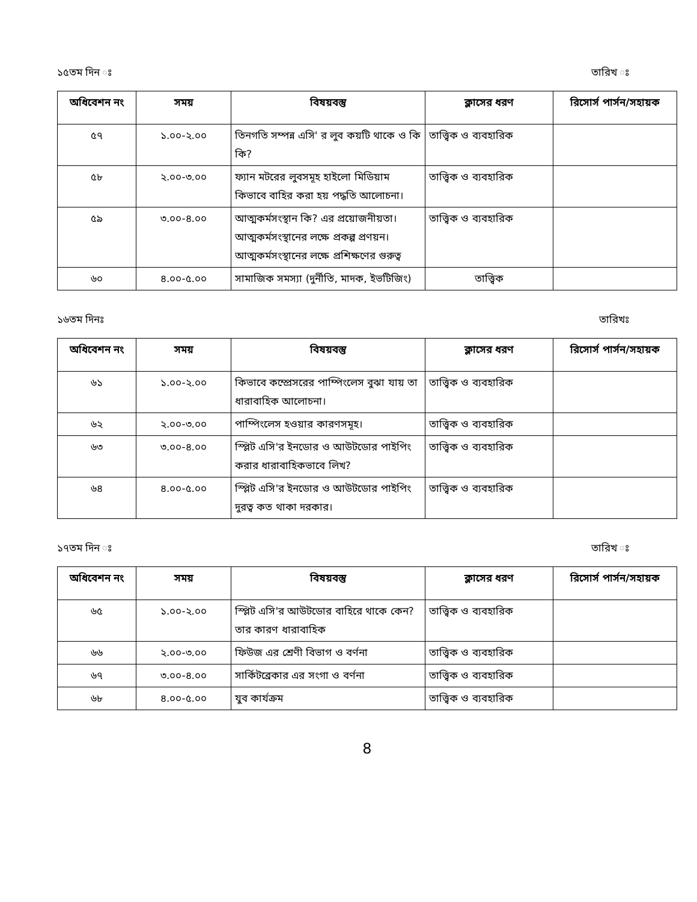১৫তম দিন ঃ তারিখ ঃ
| অধিবেশন নং | সময় | বিষয়বস্তু | ক্লাসের ধরণ | রিসোর্স পার্সন/সহায়ক |
| --- | --- | --- | --- | --- |
| ৫৭ | ১.০০-২.০০ | তিনগতি সম্পন্ন এসি' র লুব কয়টি থাকে ও কি কি? | তাত্ত্বিক ও ব্যবহারিক | |
| ৫৮ | ২.০০-৩.০০ | ফ্যান মটরের লুবসমূহ হাইলো মিডিয়াম কিভাবে বাহির করা হয় পদ্ধতি আলোচনা। | তাত্ত্বিক ও ব্যবহারিক | |
| ৫৯ | ৩.০০-৪.০০ | আত্মকর্মসংস্থান কি? এর প্রয়োজনীয়তা। আত্মকর্মসংস্থানের লক্ষে প্রকল্প প্রণয়ন। আত্মকর্মসংস্থানের লক্ষে প্রশিক্ষণের গুরুত্ব | তাত্ত্বিক ও ব্যবহারিক | |
| ৬০ | ৪.০০-৫.০০ | সামাজিক সমস্যা (দুর্নীতি, মাদক, ইভটিজিং) | তাত্ত্বিক | |
১৬তম দিনঃ তারিখঃ
| অধিবেশন নং | সময় | বিষয়বস্তু | ক্লাসের ধরণ | রিসোর্স পার্সন/সহায়ক |
| --- | --- | --- | --- | --- |
| ৬১ | ১.০০-২.০০ | কিভাবে কম্প্রেসরের পাম্পিংলেস বুঝা যায় তা ধারাবাহিক আলোচনা। | তাত্ত্বিক ও ব্যবহারিক | |
| ৬২ | ২.০০-৩.০০ | পাম্পিংলেস হওয়ার কারণসমূহ। | তাত্ত্বিক ও ব্যবহারিক | |
| ৬৩ | ৩.০০-৪.০০ | স্প্লিট এসি'র ইনডোর ও আউটডোর পাইপিং করার ধারাবাহিকভাবে লিখ? | তাত্ত্বিক ও ব্যবহারিক | |
| ৬৪ | ৪.০০-৫.০০ | স্প্লিট এসি'র ইনডোর ও আউটডোর পাইপিং দুরত্ব কত থাকা দরকার। | তাত্ত্বিক ও ব্যবহারিক | |
১৭তম দিন ঃ তারিখ ঃ
| অধিবেশন নং | সময় | বিষয়বস্তু | ক্লাসের ধরণ | রিসোর্স পার্সন/সহায়ক |
| --- | --- | --- | --- | --- |
| ৬৫ | ১.০০-২.০০ | স্প্লিট এসি'র আউটডোর বাহিরে থাকে কেন? তার কারণ ধারাবাহিক | তাত্ত্বিক ও ব্যবহারিক | |
| ৬৬ | ২.০০-৩.০০ | ফিউজ এর শ্রেণী বিভাগ ও বর্ণনা | তাত্ত্বিক ও ব্যবহারিক | |
| ৬৭ | ৩.০০-৪.০০ | সার্কিটব্রেকার এর সংগা ও বর্ণনা | তাত্ত্বিক ও ব্যবহারিক | |
| ৬৮ | ৪.০০-৫.০০ | যুব কার্যক্রম | তাত্ত্বিক ও ব্যবহারিক | |
8